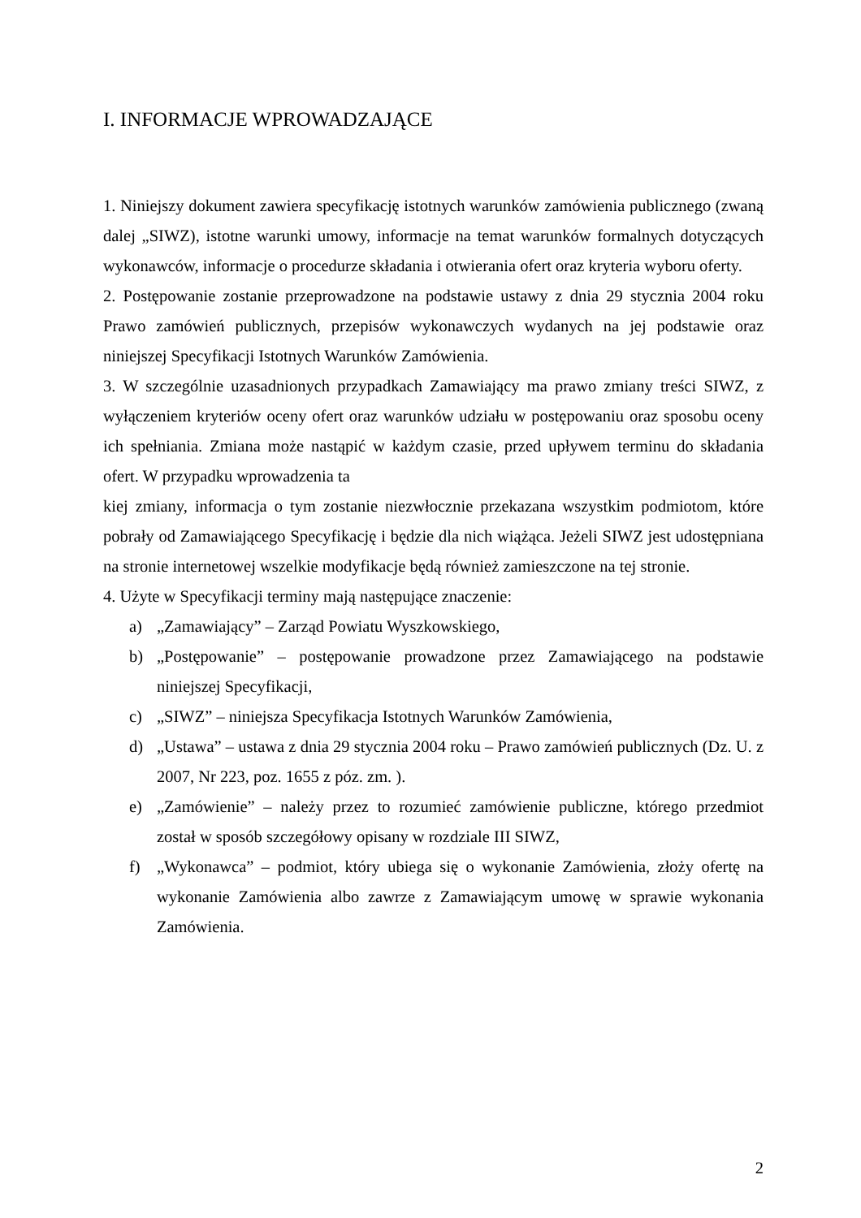I. INFORMACJE WPROWADZAJĄCE
1. Niniejszy dokument zawiera specyfikację istotnych warunków zamówienia publicznego (zwaną dalej „SIWZ), istotne warunki umowy, informacje na temat warunków formalnych dotyczących wykonawców, informacje o procedurze składania i otwierania ofert oraz kryteria wyboru oferty.
2. Postępowanie zostanie przeprowadzone na podstawie ustawy z dnia 29 stycznia 2004 roku Prawo zamówień publicznych, przepisów wykonawczych wydanych na jej podstawie oraz niniejszej Specyfikacji Istotnych Warunków Zamówienia.
3. W szczególnie uzasadnionych przypadkach Zamawiający ma prawo zmiany treści SIWZ, z wyłączeniem kryteriów oceny ofert oraz warunków udziału w postępowaniu oraz sposobu oceny ich spełniania. Zmiana może nastąpić w każdym czasie, przed upływem terminu do składania ofert. W przypadku wprowadzenia ta
kiej zmiany, informacja o tym zostanie niezwłocznie przekazana wszystkim podmiotom, które pobrały od Zamawiającego Specyfikację i będzie dla nich wiążąca. Jeżeli SIWZ jest udostępniana na stronie internetowej wszelkie modyfikacje będą również zamieszczone na tej stronie.
4. Użyte w Specyfikacji terminy mają następujące znaczenie:
a) „Zamawiający” – Zarząd Powiatu Wyszkowskiego,
b) „Postępowanie” – postępowanie prowadzone przez Zamawiającego na podstawie niniejszej Specyfikacji,
c) „SIWZ” – niniejsza Specyfikacja Istotnych Warunków Zamówienia,
d) „Ustawa” – ustawa z dnia 29 stycznia 2004 roku – Prawo zamówień publicznych (Dz. U. z 2007, Nr 223, poz. 1655 z póz. zm. ).
e) „Zamówienie” – należy przez to rozumieć zamówienie publiczne, którego przedmiot został w sposób szczegółowy opisany w rozdziale III SIWZ,
f) „Wykonawca” – podmiot, który ubiega się o wykonanie Zamówienia, złoży ofertę na wykonanie Zamówienia albo zawrze z Zamawiającym umowę w sprawie wykonania Zamówienia.
2